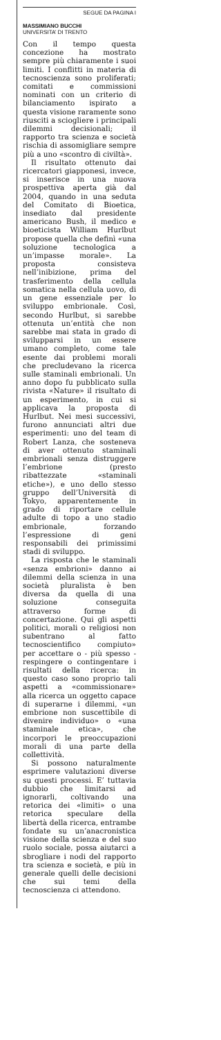SEGUE DA PAGINA I
MASSIMIANO BUCCHI
UNIVERSITA’ DI TRENTO
Con il tempo questa concezione ha mostrato sempre più chiaramente i suoi limiti. I conflitti in materia di tecnoscienza sono proliferati; comitati e commissioni nominati con un criterio di bilanciamento ispirato a questa visione raramente sono riusciti a sciogliere i principali dilemmi decisionali; il rapporto tra scienza e società rischia di assomigliare sempre più a uno «scontro di civiltà».
Il risultato ottenuto dai ricercatori giapponesi, invece, si inserisce in una nuova prospettiva aperta già dal 2004, quando in una seduta del Comitato di Bioetica, insediato dal presidente americano Bush, il medico e bioeticista William Hurlbut propose quella che definì «una soluzione tecnologica a un’impasse morale». La proposta consisteva nell’inibizione, prima del trasferimento della cellula somatica nella cellula uovo, di un gene essenziale per lo sviluppo embrionale. Così, secondo Hurlbut, si sarebbe ottenuta un’entità che non sarebbe mai stata in grado di svilupparsi in un essere umano completo, come tale esente dai problemi morali che precludevano la ricerca sulle staminali embrionali. Un anno dopo fu pubblicato sulla rivista «Nature» il risultato di un esperimento, in cui si applicava la proposta di Hurlbut. Nei mesi successivi, furono annunciati altri due esperimenti: uno del team di Robert Lanza, che sosteneva di aver ottenuto staminali embrionali senza distruggere l’embrione (presto ribattezzate «staminali etiche»), e uno dello stesso gruppo dell’Università di Tokyo, apparentemente in grado di riportare cellule adulte di topo a uno stadio embrionale, forzando l’espressione di geni responsabili dei primissimi stadi di sviluppo.
La risposta che le staminali «senza embrioni» danno ai dilemmi della scienza in una società pluralista è ben diversa da quella di una soluzione conseguita attraverso forme di concertazione. Qui gli aspetti politici, morali o religiosi non subentrano al fatto tecnoscientifico compiuto» per accettare o - più spesso - respingere o contingentare i risultati della ricerca: in questo caso sono proprio tali aspetti a «commissionare» alla ricerca un oggetto capace di superarne i dilemmi, «un embrione non suscettibile di divenire individuo» o «una staminale etica», che incorpori le preoccupazioni morali di una parte della collettività.
Si possono naturalmente esprimere valutazioni diverse su questi processi. E’ tuttavia dubbio che limitarsi ad ignorarli, coltivando una retorica dei «limiti» o una retorica speculare della libertà della ricerca, entrambe fondate su un’anacronistica visione della scienza e del suo ruolo sociale, possa aiutarci a sbrogliare i nodi del rapporto tra scienza e società, e più in generale quelli delle decisioni che sui temi della tecnoscienza ci attendono.